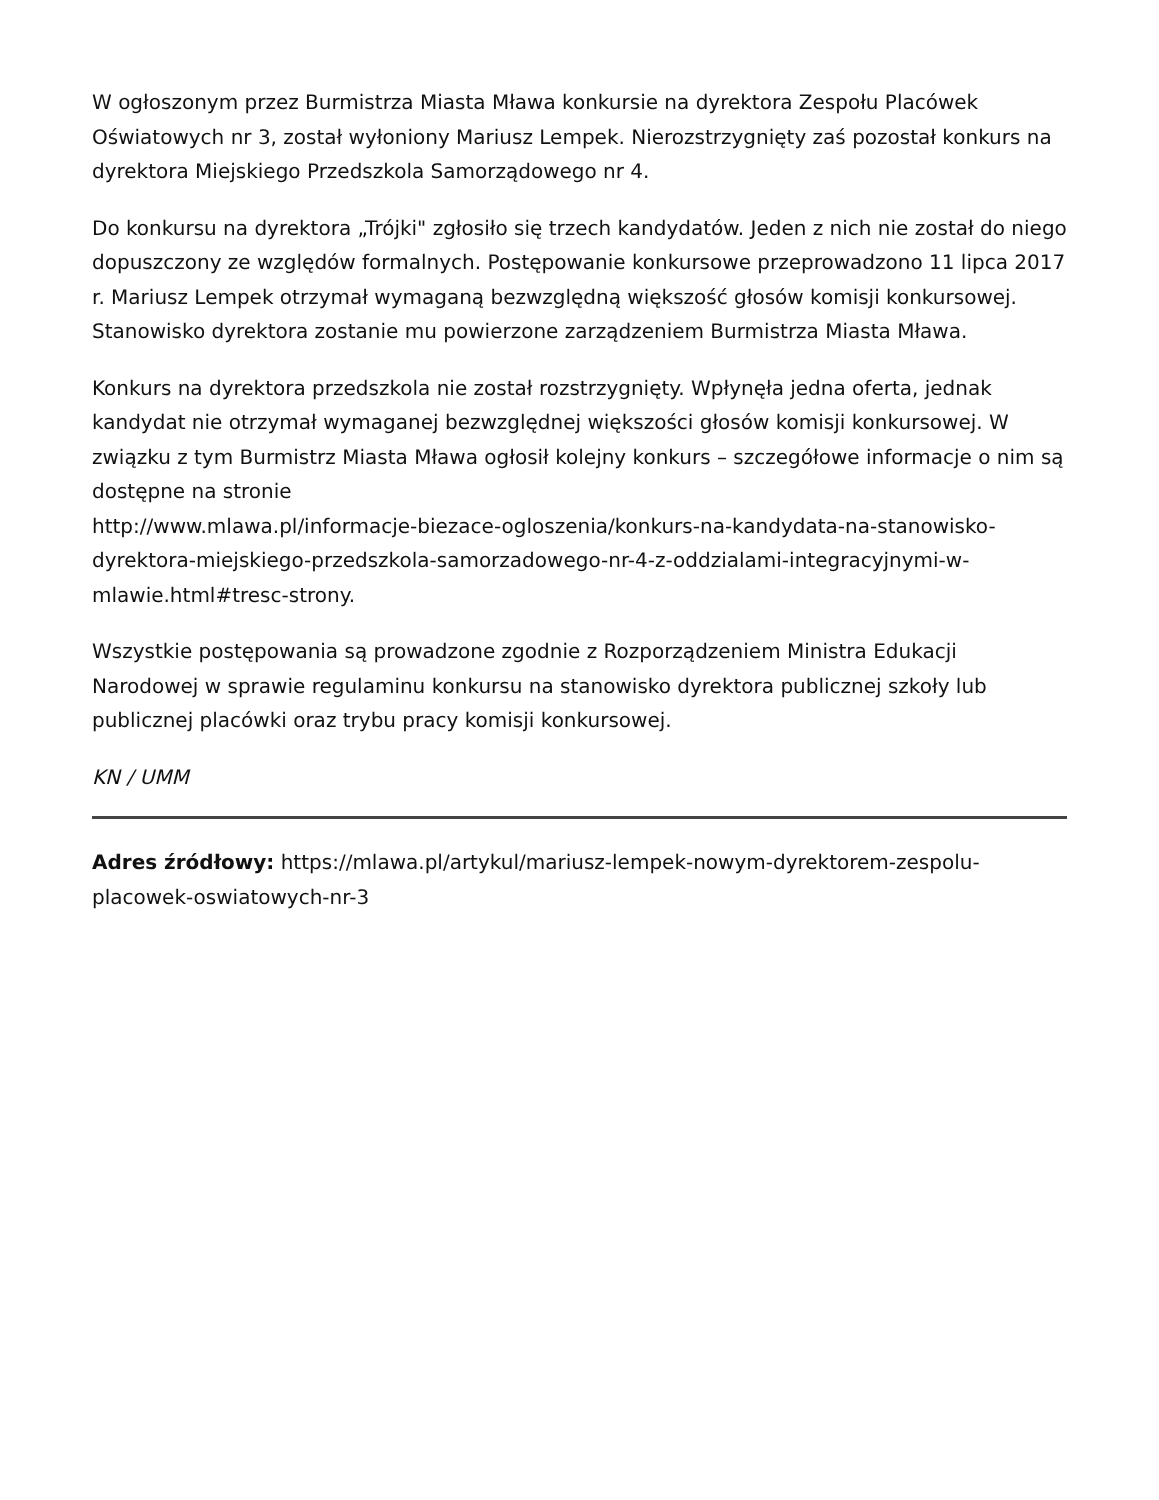W ogłoszonym przez Burmistrza Miasta Mława konkursie na dyrektora Zespołu Placówek Oświatowych nr 3, został wyłoniony Mariusz Lempek. Nierozstrzygnięty zaś pozostał konkurs na dyrektora Miejskiego Przedszkola Samorządowego nr 4.
Do konkursu na dyrektora „Trójki" zgłosiło się trzech kandydatów. Jeden z nich nie został do niego dopuszczony ze względów formalnych. Postępowanie konkursowe przeprowadzono 11 lipca 2017 r. Mariusz Lempek otrzymał wymaganą bezwzględną większość głosów komisji konkursowej. Stanowisko dyrektora zostanie mu powierzone zarządzeniem Burmistrza Miasta Mława.
Konkurs na dyrektora przedszkola nie został rozstrzygnięty. Wpłynęła jedna oferta, jednak kandydat nie otrzymał wymaganej bezwzględnej większości głosów komisji konkursowej. W związku z tym Burmistrz Miasta Mława ogłosił kolejny konkurs – szczegółowe informacje o nim są dostępne na stronie
http://www.mlawa.pl/informacje-biezace-ogloszenia/konkurs-na-kandydata-na-stanowisko-dyrektora-miejskiego-przedszkola-samorzadowego-nr-4-z-oddzialami-integracyjnymi-w-mlawie.html#tresc-strony.
Wszystkie postępowania są prowadzone zgodnie z Rozporządzeniem Ministra Edukacji Narodowej w sprawie regulaminu konkursu na stanowisko dyrektora publicznej szkoły lub publicznej placówki oraz trybu pracy komisji konkursowej.
KN / UMM
Adres źródłowy: https://mlawa.pl/artykul/mariusz-lempek-nowym-dyrektorem-zespolu-placowek-oswiatowych-nr-3